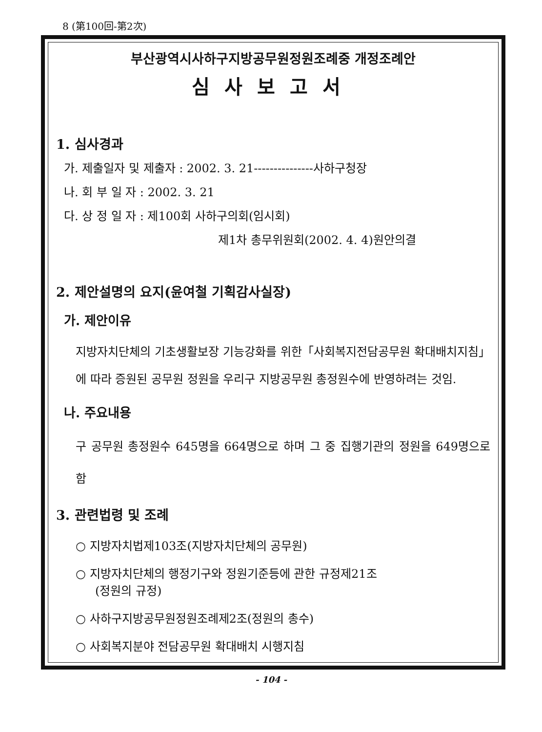8 (第100回-第2次)
부산광역시사하구지방공무원정원조례중 개정조례안
심사보고서
1. 심사경과
가. 제출일자 및 제출자 : 2002. 3. 21---------------사하구청장
나. 회 부 일 자 : 2002. 3. 21
다. 상 정 일 자 : 제100회 사하구의회(임시회)
제1차 총무위원회(2002. 4. 4)원안의결
2. 제안설명의 요지(윤여철 기획감사실장)
가. 제안이유
지방자치단체의 기초생활보장 기능강화를 위한「사회복지전담공무원 확대배치지침」에 따라 증원된 공무원 정원을 우리구 지방공무원 총정원수에 반영하려는 것임.
나. 주요내용
구 공무원 총정원수 645명을 664명으로 하며 그 중 집행기관의 정원을 649명으로 함
3. 관련법령 및 조례
○ 지방자치법제103조(지방자치단체의 공무원)
○ 지방자치단체의 행정기구와 정원기준등에 관한 규정제21조
(정원의 규정)
○ 사하구지방공무원정원조례제2조(정원의 총수)
○ 사회복지분야 전담공무원 확대배치 시행지침
- 104 -